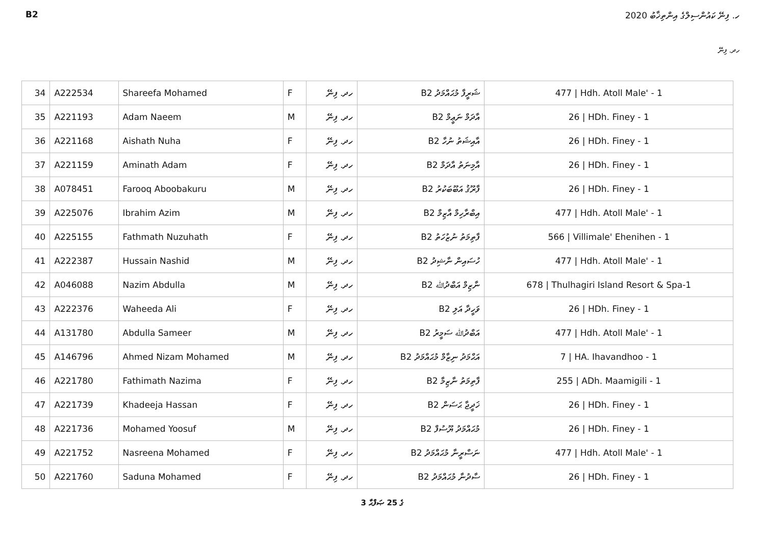B2 ހ. ފިނޭ ކައުންސިލްގެ އިންތިޚާބު 2020
ހދ. ފިނޭ
| 34 | A222534 | Shareefa Mohamed | F | ހދ. ފިނޭ | B2 ޝަރީފާ މުޙައްމަދު | 477 / Hdh. Atoll Male' - 1 |
| 35 | A221193 | Adam Naeem | M | ހދ. ފިނޭ | B2 އާދަމް ނަޢީމް | 26 / HDh. Finey - 1 |
| 36 | A221168 | Aishath Nuha | F | ހދ. ފިނޭ | B2 އާއިޝަތު ނުހާ | 26 / HDh. Finey - 1 |
| 37 | A221159 | Aminath Adam | F | ހދ. ފިނޭ | B2 އާމިނަތު އާދަމް | 26 / HDh. Finey - 1 |
| 38 | A078451 | Farooq Aboobakuru | M | ހދ. ފިނޭ | B2 ފާރޫޤު އަބޫބަކުރު | 26 / HDh. Finey - 1 |
| 39 | A225076 | Ibrahim Azim | M | ހދ. ފިނޭ | B2 އިބްރާހިމް އާޒިމް | 477 / Hdh. Atoll Male' - 1 |
| 40 | A225155 | Fathmath Nuzuhath | F | ހދ. ފިނޭ | B2 ފާތިމަތު ނުޒުހަތު | 566 / Villimale' Ehenihen - 1 |
| 41 | A222387 | Hussain Nashid | M | ހދ. ފިނޭ | B2 ހުސައިން ނާޝިދު | 477 / Hdh. Atoll Male' - 1 |
| 42 | A046088 | Nazim Abdulla | M | ހދ. ފިނޭ | B2 ނާޒިމް އަބްދުﷲ | 678 / Thulhagiri Island Resort & Spa-1 |
| 43 | A222376 | Waheeda Ali | F | ހދ. ފިނޭ | B2 ވަހީދާ އަލި | 26 / HDh. Finey - 1 |
| 44 | A131780 | Abdulla Sameer | M | ހދ. ފިނޭ | B2 އަބްދުﷲ ސަމީރު | 477 / Hdh. Atoll Male' - 1 |
| 45 | A146796 | Ahmed Nizam Mohamed | M | ހދ. ފިނޭ | B2 އަޙްމަދު ނިޒާމް މުޙައްމަދު | 7 / HA. Ihavandhoo - 1 |
| 46 | A221780 | Fathimath Nazima | F | ހދ. ފިނޭ | B2 ފާތިމަތު ނާޒިމާ | 255 / ADh. Maamigili - 1 |
| 47 | A221739 | Khadeeja Hassan | F | ހދ. ފިނޭ | B2 ޚަދީޖާ ޙަސަން | 26 / HDh. Finey - 1 |
| 48 | A221736 | Mohamed Yoosuf | M | ހދ. ފިނޭ | B2 މުޙައްމަދު ޔޫސުފް | 26 / HDh. Finey - 1 |
| 49 | A221752 | Nasreena Mohamed | F | ހދ. ފިނޭ | B2 ނަސްރީނާ މުޙައްމަދު | 477 / Hdh. Atoll Male' - 1 |
| 50 | A221760 | Saduna Mohamed | F | ހދ. ފިނޭ | B2 ސާދުނާ މުޙައްމަދު | 26 / HDh. Finey - 1 |
3 ގެ 25 ޞަފްޙާ